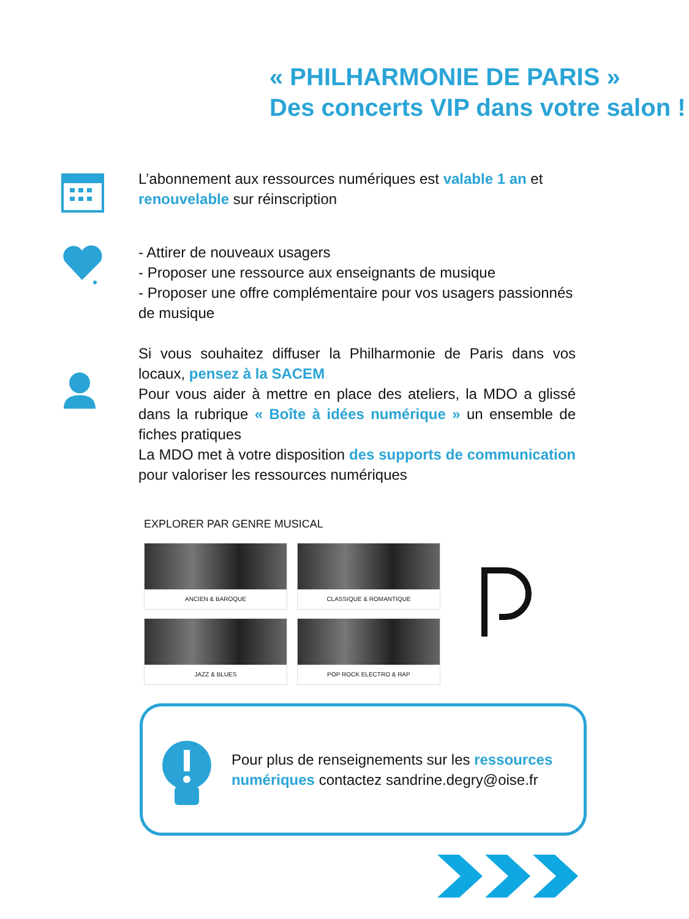« PHILHARMONIE DE PARIS »
Des concerts VIP dans votre salon !
L’abonnement aux ressources numériques est valable 1 an et renouvelable sur réinscription
- Attirer de nouveaux usagers
- Proposer une ressource aux enseignants de musique
- Proposer une offre complémentaire pour vos usagers passionnés de musique
Si vous souhaitez diffuser la Philharmonie de Paris dans vos locaux, pensez à la SACEM
Pour vous aider à mettre en place des ateliers, la MDO a glissé dans la rubrique « Boîte à idées numérique » un ensemble de fiches pratiques
La MDO met à votre disposition des supports de communication pour valoriser les ressources numériques
EXPLORER PAR GENRE MUSICAL
ANCIEN & BAROQUE
CLASSIQUE & ROMANTIQUE
JAZZ & BLUES
POP ROCK ELECTRO & RAP
Pour plus de renseignements sur les ressources numériques contactez sandrine.degry@oise.fr